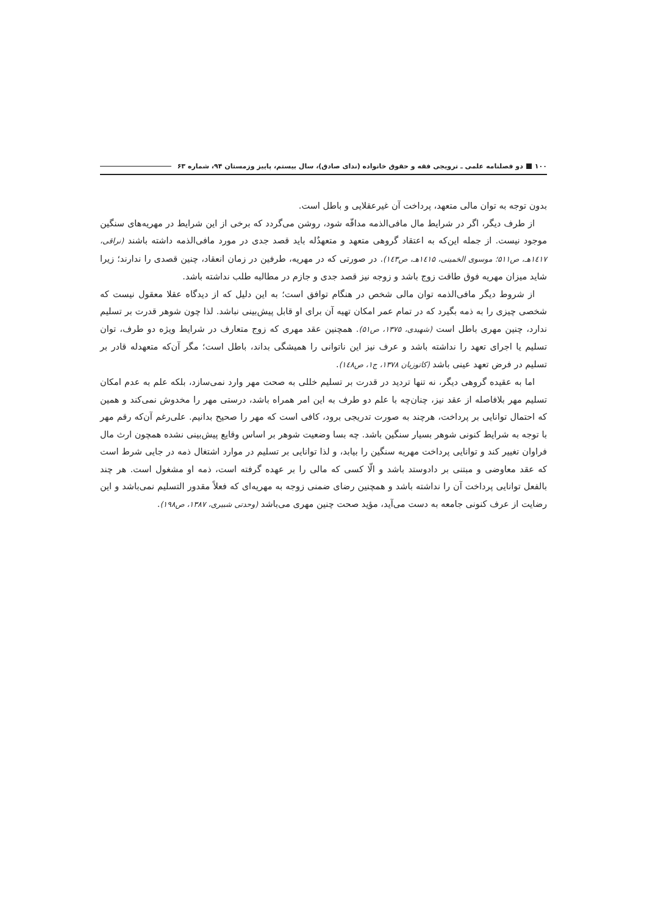۱۰۰ دو فصلنامه علمی ـ ترویجی فقه و حقوق خانواده (ندای صادق)، سال بیستم، پاییز وزمستان ۹۴، شماره ۶۳
بدون توجه به توان مالی متعهد، پرداخت آن غیرعقلایی و باطل است.
از طرف دیگر، اگر در شرایط مال مافی‌الذمه مداقّه شود، روشن می‌گردد که برخی از این شرایط در مهریه‌های سنگین موجود نیست. از جمله این‌که به اعتقاد گروهی متعهد و متعهدٌله باید قصد جدی در مورد مافی‌الذمه داشته باشند (نراقی، ۱٤۱۷هـ، ص۵۱۱؛ موسوی الخمینی، ۱٤۱۵هـ، ص۱٤۳). در صورتی که در مهریه، طرفین در زمان انعقاد، چنین قصدی را ندارند؛ زیرا شاید میزان مهریه فوق طاقت زوج باشد و زوجه نیز قصد جدی و جازم در مطالبه طلب نداشته باشد.
از شروط دیگر مافی‌الذمه توان مالی شخص در هنگام توافق است؛ به این دلیل که از دیدگاه عقلا معقول نیست که شخصی چیزی را به ذمه بگیرد که در تمام عمر امکان تهیه آن برای او قابل پیش‌بینی نباشد. لذا چون شوهر قدرت بر تسلیم ندارد، چنین مهری باطل است (شهیدی، ۱۳۷۵، ص۵۱). همچنین عقد مهری که زوج متعارف در شرایط ویژه دو طرف، توان تسلیم یا اجرای تعهد را نداشته باشد و عرف نیز این ناتوانی را همیشگی بداند، باطل است؛ مگر آن‌که متعهدله قادر بر تسلیم در فرض تعهد عینی باشد (کاتوزیان ۱۳۷۸، ج۱، ص۱٤۸).
اما به عقیده گروهی دیگر، نه تنها تردید در قدرت بر تسلیم خللی به صحت مهر وارد نمی‌سازد، بلکه علم به عدم امکان تسلیم مهر بلافاصله از عقد نیز، چنان‌چه با علم دو طرف به این امر همراه باشد، درستی مهر را مخدوش نمی‌کند و همین که احتمال توانایی بر پرداخت، هرچند به صورت تدریجی برود، کافی است که مهر را صحیح بدانیم. علی‌رغم آن‌که رقم مهر با توجه به شرایط کنونی شوهر بسیار سنگین باشد. چه بسا وضعیت شوهر بر اساس وقایع پیش‌بینی نشده همچون ارث مال فراوان تغییر کند و توانایی پرداخت مهریه سنگین را بیابد، و لذا توانایی بر تسلیم در موارد اشتغال ذمه در جایی شرط است که عقد معاوضی و مبتنی بر دادوستد باشد و الّا کسی که مالی را بر عهده گرفته است، ذمه او مشغول است. هر چند بالفعل توانایی پرداخت آن را نداشته باشد و همچنین رضای ضمنی زوجه به مهریه‌ای که فعلاً مقدور التسلیم نمی‌باشد و این رضایت از عرف کنونی جامعه به دست می‌آید، مؤید صحت چنین مهری می‌باشد (وحدتی شبیری، ۱۳۸۷، ص۱۹۸).